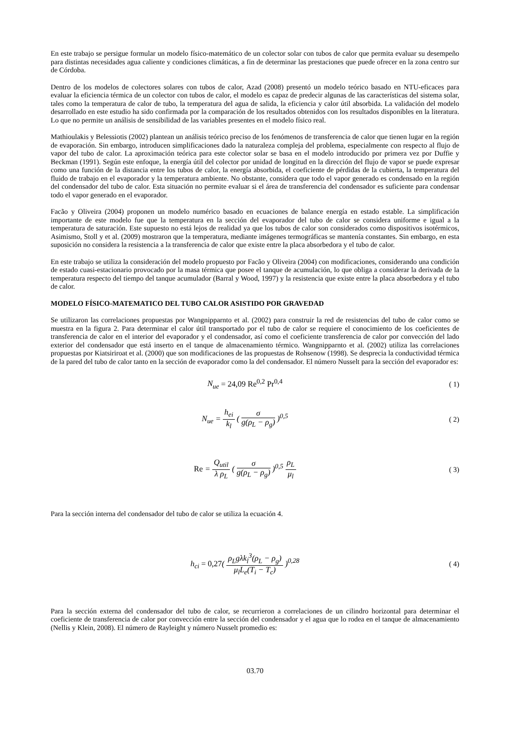En este trabajo se persigue formular un modelo físico-matemático de un colector solar con tubos de calor que permita evaluar su desempeño para distintas necesidades agua caliente y condiciones climáticas, a fin de determinar las prestaciones que puede ofrecer en la zona centro sur de Córdoba.
Dentro de los modelos de colectores solares con tubos de calor, Azad (2008) presentó un modelo teórico basado en NTU-eficaces para evaluar la eficiencia térmica de un colector con tubos de calor, el modelo es capaz de predecir algunas de las características del sistema solar, tales como la temperatura de calor de tubo, la temperatura del agua de salida, la eficiencia y calor útil absorbida. La validación del modelo desarrollado en este estudio ha sido confirmada por la comparación de los resultados obtenidos con los resultados disponibles en la literatura. Lo que no permite un análisis de sensibilidad de las variables presentes en el modelo físico real.
Mathioulakis y Belessiotis (2002) plantean un análisis teórico preciso de los fenómenos de transferencia de calor que tienen lugar en la región de evaporación. Sin embargo, introducen simplificaciones dado la naturaleza compleja del problema, especialmente con respecto al flujo de vapor del tubo de calor. La aproximación teórica para este colector solar se basa en el modelo introducido por primera vez por Duffie y Beckman (1991). Según este enfoque, la energía útil del colector por unidad de longitud en la dirección del flujo de vapor se puede expresar como una función de la distancia entre los tubos de calor, la energía absorbida, el coeficiente de pérdidas de la cubierta, la temperatura del fluido de trabajo en el evaporador y la temperatura ambiente. No obstante, considera que todo el vapor generado es condensado en la región del condensador del tubo de calor. Esta situación no permite evaluar si el área de transferencia del condensador es suficiente para condensar todo el vapor generado en el evaporador.
Facão y Oliveira (2004) proponen un modelo numérico basado en ecuaciones de balance energía en estado estable. La simplificación importante de este modelo fue que la temperatura en la sección del evaporador del tubo de calor se considera uniforme e igual a la temperatura de saturación. Este supuesto no está lejos de realidad ya que los tubos de calor son considerados como dispositivos isotérmicos, Asimismo, Stoll y et al. (2009) mostraron que la temperatura, mediante imágenes termográficas se mantenía constantes. Sin embargo, en esta suposición no considera la resistencia a la transferencia de calor que existe entre la placa absorbedora y el tubo de calor.
En este trabajo se utiliza la consideración del modelo propuesto por Facão y Oliveira (2004) con modificaciones, considerando una condición de estado cuasi-estacionario provocado por la masa térmica que posee el tanque de acumulación, lo que obliga a considerar la derivada de la temperatura respecto del tiempo del tanque acumulador (Barral y Wood, 1997) y la resistencia que existe entre la placa absorbedora y el tubo de calor.
MODELO FÍSICO-MATEMATICO DEL TUBO CALOR ASISTIDO POR GRAVEDAD
Se utilizaron las correlaciones propuestas por Wangnipparnto et al. (2002) para construir la red de resistencias del tubo de calor como se muestra en la figura 2. Para determinar el calor útil transportado por el tubo de calor se requiere el conocimiento de los coeficientes de transferencia de calor en el interior del evaporador y el condensador, así como el coeficiente transferencia de calor por convección del lado exterior del condensador que está inserto en el tanque de almacenamiento térmico. Wangnipparnto et al. (2002) utiliza las correlaciones propuestas por Kiatsiriroat et al. (2000) que son modificaciones de las propuestas de Rohsenow (1998). Se desprecia la conductividad térmica de la pared del tubo de calor tanto en la sección de evaporador como la del condensador. El número Nusselt para la sección del evaporador es:
N<sub>ue</sub> = 24,09 Re<sup>0,2</sup> Pr<sup>0,4</sup> ( 1)
N<sub>ue</sub> = h<sub>ei</sub> k<sub>l</sub> ( σ g(ρ<sub>L</sub> − ρ<sub>g</sub>) )<sup>0,5</sup>
( 2)
Re = Q<sub>util</sub> λ ρ<sub>L</sub> ( σ g(ρ<sub>L</sub> − ρ<sub>g</sub>) )<sup>0,5</sup> ρ<sub>L</sub> μ<sub>l</sub>
( 3)
Para la sección interna del condensador del tubo de calor se utiliza la ecuación 4.
h<sub>ci</sub> = 0,27( ρ<sub>L</sub>gλk<sub>l</sub><sup>3</sup>(ρ<sub>L</sub> − ρ<sub>g</sub>) μ<sub>l</sub>L<sub>e</sub>(T<sub>i</sub> − T<sub>c</sub>) )<sup>0,28</sup>
( 4)
Para la sección externa del condensador del tubo de calor, se recurrieron a correlaciones de un cilindro horizontal para determinar el coeficiente de transferencia de calor por convección entre la sección del condensador y el agua que lo rodea en el tanque de almacenamiento (Nellis y Klein, 2008). El número de Rayleight y número Nusselt promedio es:
03.70